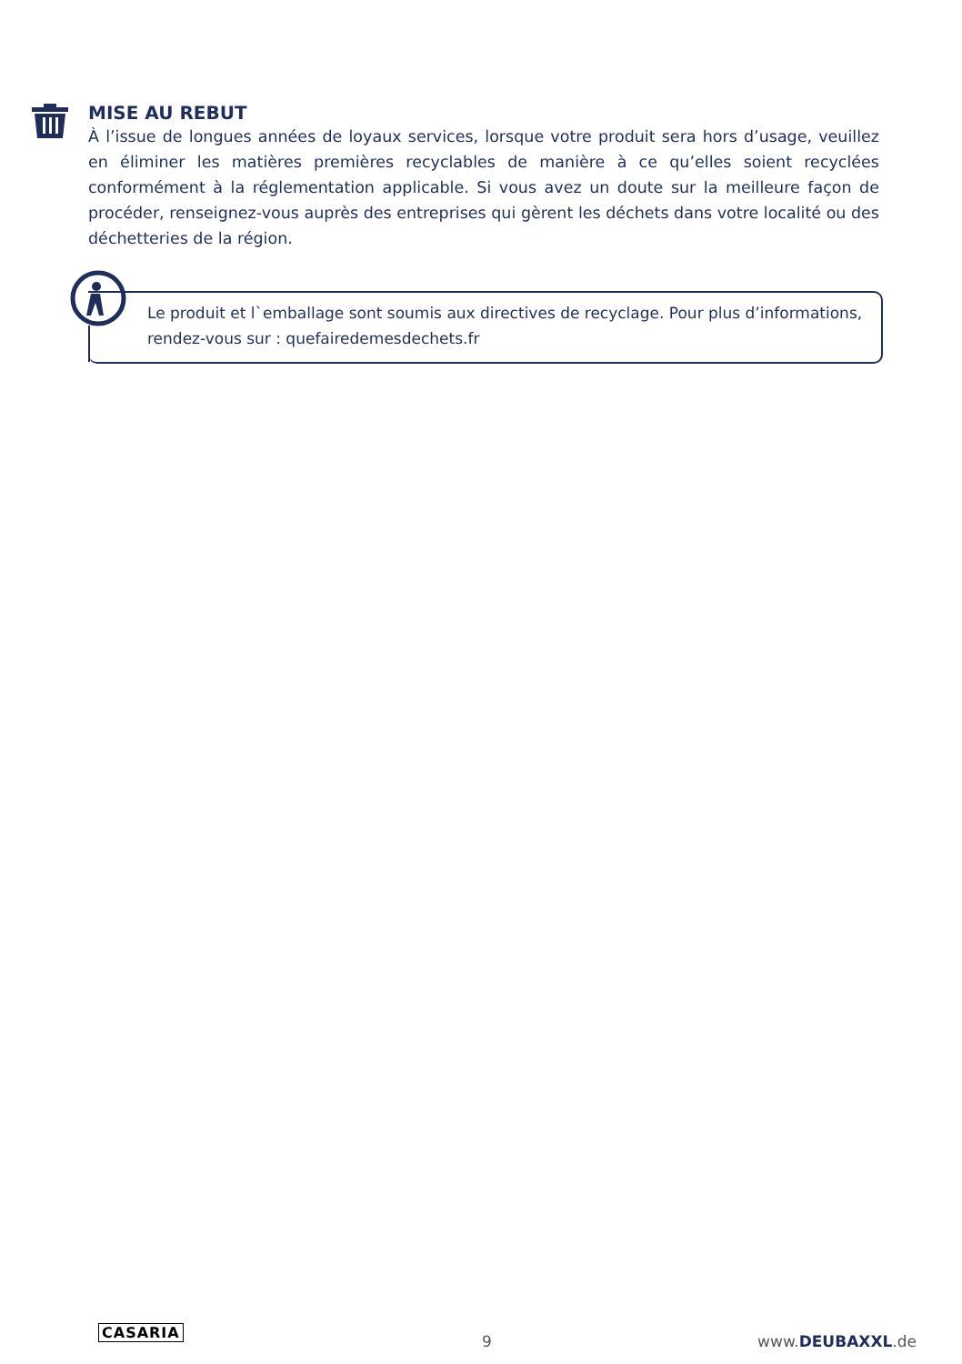MISE AU REBUT
À l’issue de longues années de loyaux services, lorsque votre produit sera hors d’usage, veuillez en éliminer les matières premières recyclables de manière à ce qu’elles soient recyclées conformément à la réglementation applicable. Si vous avez un doute sur la meilleure façon de procéder, renseignez-vous auprès des entreprises qui gèrent les déchets dans votre localité ou des déchetteries de la région.
Le produit et l`emballage sont soumis aux directives de recyclage. Pour plus d’informations, rendez-vous sur : quefairedemesdechets.fr
CASARIA
9 www.DEUBAXXL.de